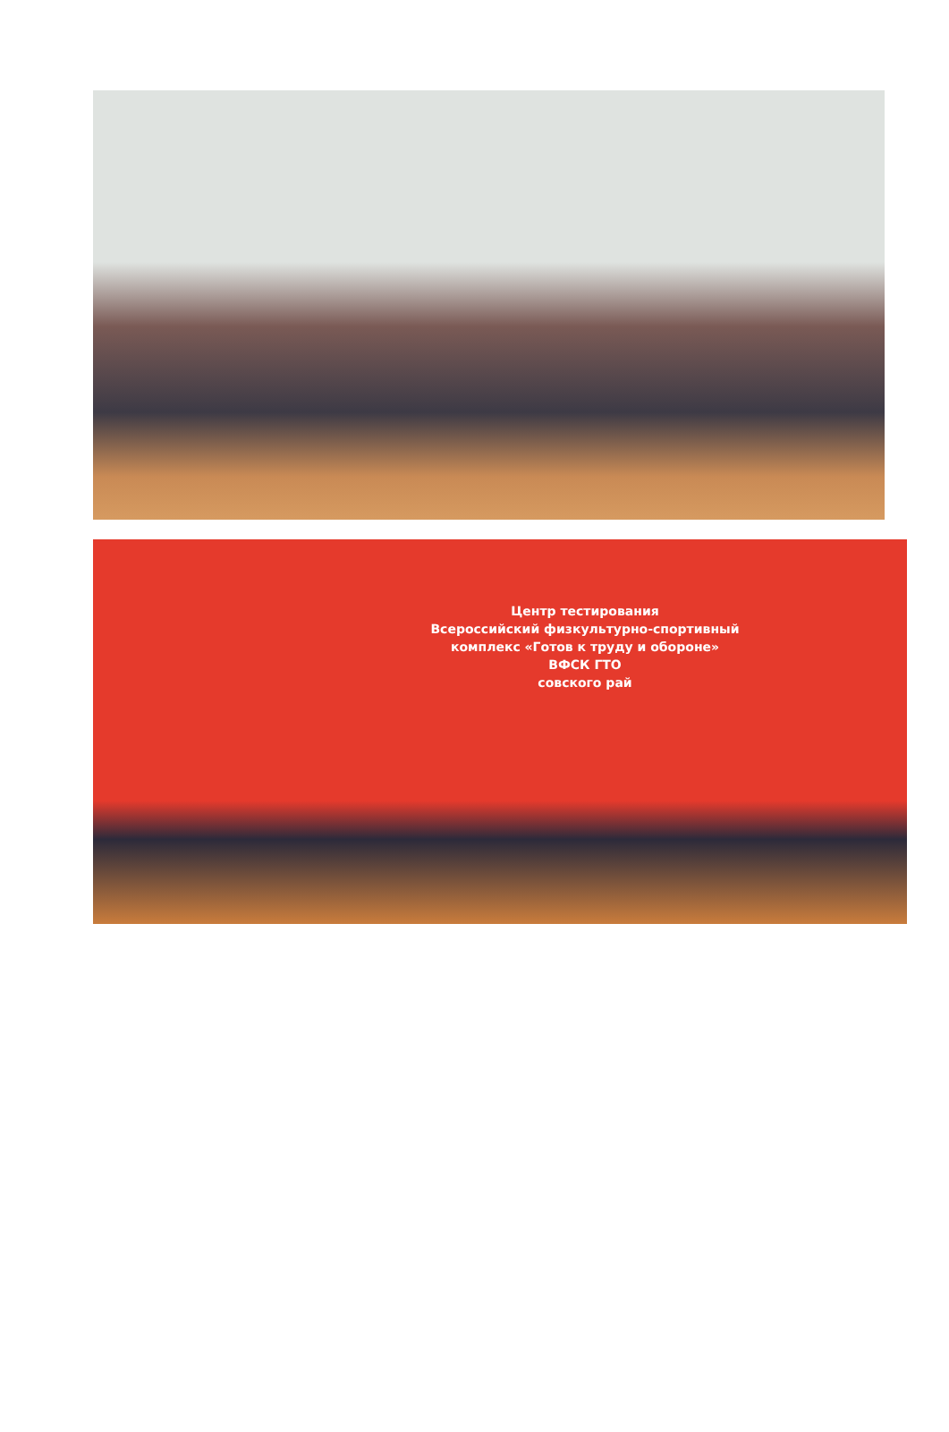Центр тестирования
Всероссийский физкультурно-спортивный
комплекс «Готов к труду и обороне»
ВФСК ГТО
совского рай